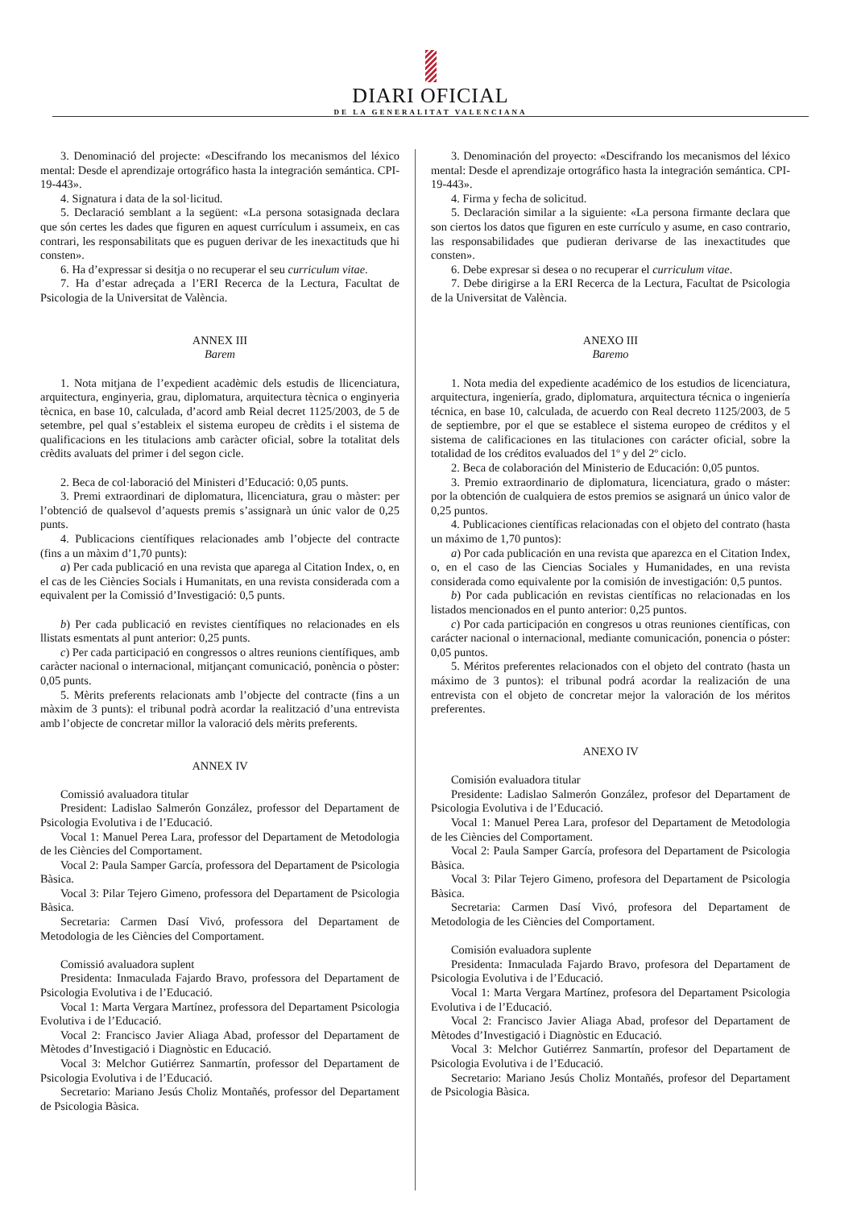DIARI OFICIAL
DE LA GENERALITAT VALENCIANA
3. Denominació del projecte: «Descifrando los mecanismos del léxico mental: Desde el aprendizaje ortográfico hasta la integración semántica. CPI-19-443».
4. Signatura i data de la sol·licitud.
5. Declaració semblant a la següent: «La persona sotasignada declara que són certes les dades que figuren en aquest currículum i assumeix, en cas contrari, les responsabilitats que es puguen derivar de les inexactituds que hi consten».
6. Ha d’expressar si desitja o no recuperar el seu curriculum vitae.
7. Ha d’estar adreçada a l’ERI Recerca de la Lectura, Facultat de Psicologia de la Universitat de València.
ANNEX III
Barem
1. Nota mitjana de l’expedient acadèmic dels estudis de llicenciatura, arquitectura, enginyeria, grau, diplomatura, arquitectura tècnica o enginyeria tècnica, en base 10, calculada, d’acord amb Reial decret 1125/2003, de 5 de setembre, pel qual s’estableix el sistema europeu de crèdits i el sistema de qualificacions en les titulacions amb caràcter oficial, sobre la totalitat dels crèdits avaluats del primer i del segon cicle.
2. Beca de col·laboració del Ministeri d’Educació: 0,05 punts.
3. Premi extraordinari de diplomatura, llicenciatura, grau o màster: per l’obtenció de qualsevol d’aquests premis s’assignarà un únic valor de 0,25 punts.
4. Publicacions científiques relacionades amb l’objecte del contracte (fins a un màxim d’1,70 punts):
a) Per cada publicació en una revista que aparega al Citation Index, o, en el cas de les Ciències Socials i Humanitats, en una revista considerada com a equivalent per la Comissió d’Investigació: 0,5 punts.
b) Per cada publicació en revistes científiques no relacionades en els llistats esmentats al punt anterior: 0,25 punts.
c) Per cada participació en congressos o altres reunions científiques, amb caràcter nacional o internacional, mitjançant comunicació, ponència o pòster: 0,05 punts.
5. Mèrits preferents relacionats amb l’objecte del contracte (fins a un màxim de 3 punts): el tribunal podrà acordar la realització d’una entrevista amb l’objecte de concretar millor la valoració dels mèrits preferents.
ANNEX IV
Comissió avaluadora titular
President: Ladislao Salmerón González, professor del Departament de Psicologia Evolutiva i de l’Educació.
Vocal 1: Manuel Perea Lara, professor del Departament de Metodologia de les Ciències del Comportament.
Vocal 2: Paula Samper García, professora del Departament de Psicologia Bàsica.
Vocal 3: Pilar Tejero Gimeno, professora del Departament de Psicologia Bàsica.
Secretaria: Carmen Dasí Vivó, professora del Departament de Metodologia de les Ciències del Comportament.
Comissió avaluadora suplent
Presidenta: Inmaculada Fajardo Bravo, professora del Departament de Psicologia Evolutiva i de l’Educació.
Vocal 1: Marta Vergara Martínez, professora del Departament Psicologia Evolutiva i de l’Educació.
Vocal 2: Francisco Javier Aliaga Abad, professor del Departament de Mètodes d’Investigació i Diagnòstic en Educació.
Vocal 3: Melchor Gutiérrez Sanmartín, professor del Departament de Psicologia Evolutiva i de l’Educació.
Secretario: Mariano Jesús Choliz Montañés, professor del Departament de Psicologia Bàsica.
3. Denominación del proyecto: «Descifrando los mecanismos del léxico mental: Desde el aprendizaje ortográfico hasta la integración semántica. CPI-19-443».
4. Firma y fecha de solicitud.
5. Declaración similar a la siguiente: «La persona firmante declara que son ciertos los datos que figuren en este currículo y asume, en caso contrario, las responsabilidades que pudieran derivarse de las inexactitudes que consten».
6. Debe expresar si desea o no recuperar el curriculum vitae.
7. Debe dirigirse a la ERI Recerca de la Lectura, Facultat de Psicologia de la Universitat de València.
ANEXO III
Baremo
1. Nota media del expediente académico de los estudios de licenciatura, arquitectura, ingeniería, grado, diplomatura, arquitectura técnica o ingeniería técnica, en base 10, calculada, de acuerdo con Real decreto 1125/2003, de 5 de septiembre, por el que se establece el sistema europeo de créditos y el sistema de calificaciones en las titulaciones con carácter oficial, sobre la totalidad de los créditos evaluados del 1º y del 2º ciclo.
2. Beca de colaboración del Ministerio de Educación: 0,05 puntos.
3. Premio extraordinario de diplomatura, licenciatura, grado o máster: por la obtención de cualquiera de estos premios se asignará un único valor de 0,25 puntos.
4. Publicaciones científicas relacionadas con el objeto del contrato (hasta un máximo de 1,70 puntos):
a) Por cada publicación en una revista que aparezca en el Citation Index, o, en el caso de las Ciencias Sociales y Humanidades, en una revista considerada como equivalente por la comisión de investigación: 0,5 puntos.
b) Por cada publicación en revistas científicas no relacionadas en los listados mencionados en el punto anterior: 0,25 puntos.
c) Por cada participación en congresos u otras reuniones científicas, con carácter nacional o internacional, mediante comunicación, ponencia o póster: 0,05 puntos.
5. Méritos preferentes relacionados con el objeto del contrato (hasta un máximo de 3 puntos): el tribunal podrá acordar la realización de una entrevista con el objeto de concretar mejor la valoración de los méritos preferentes.
ANEXO IV
Comisión evaluadora titular
Presidente: Ladislao Salmerón González, profesor del Departament de Psicologia Evolutiva i de l’Educació.
Vocal 1: Manuel Perea Lara, profesor del Departament de Metodologia de les Ciències del Comportament.
Vocal 2: Paula Samper García, profesora del Departament de Psicologia Bàsica.
Vocal 3: Pilar Tejero Gimeno, profesora del Departament de Psicologia Bàsica.
Secretaria: Carmen Dasí Vivó, profesora del Departament de Metodologia de les Ciències del Comportament.
Comisión evaluadora suplente
Presidenta: Inmaculada Fajardo Bravo, profesora del Departament de Psicologia Evolutiva i de l’Educació.
Vocal 1: Marta Vergara Martínez, profesora del Departament Psicologia Evolutiva i de l’Educació.
Vocal 2: Francisco Javier Aliaga Abad, profesor del Departament de Mètodes d’Investigació i Diagnòstic en Educació.
Vocal 3: Melchor Gutiérrez Sanmartín, profesor del Departament de Psicologia Evolutiva i de l’Educació.
Secretario: Mariano Jesús Choliz Montañés, profesor del Departament de Psicologia Bàsica.